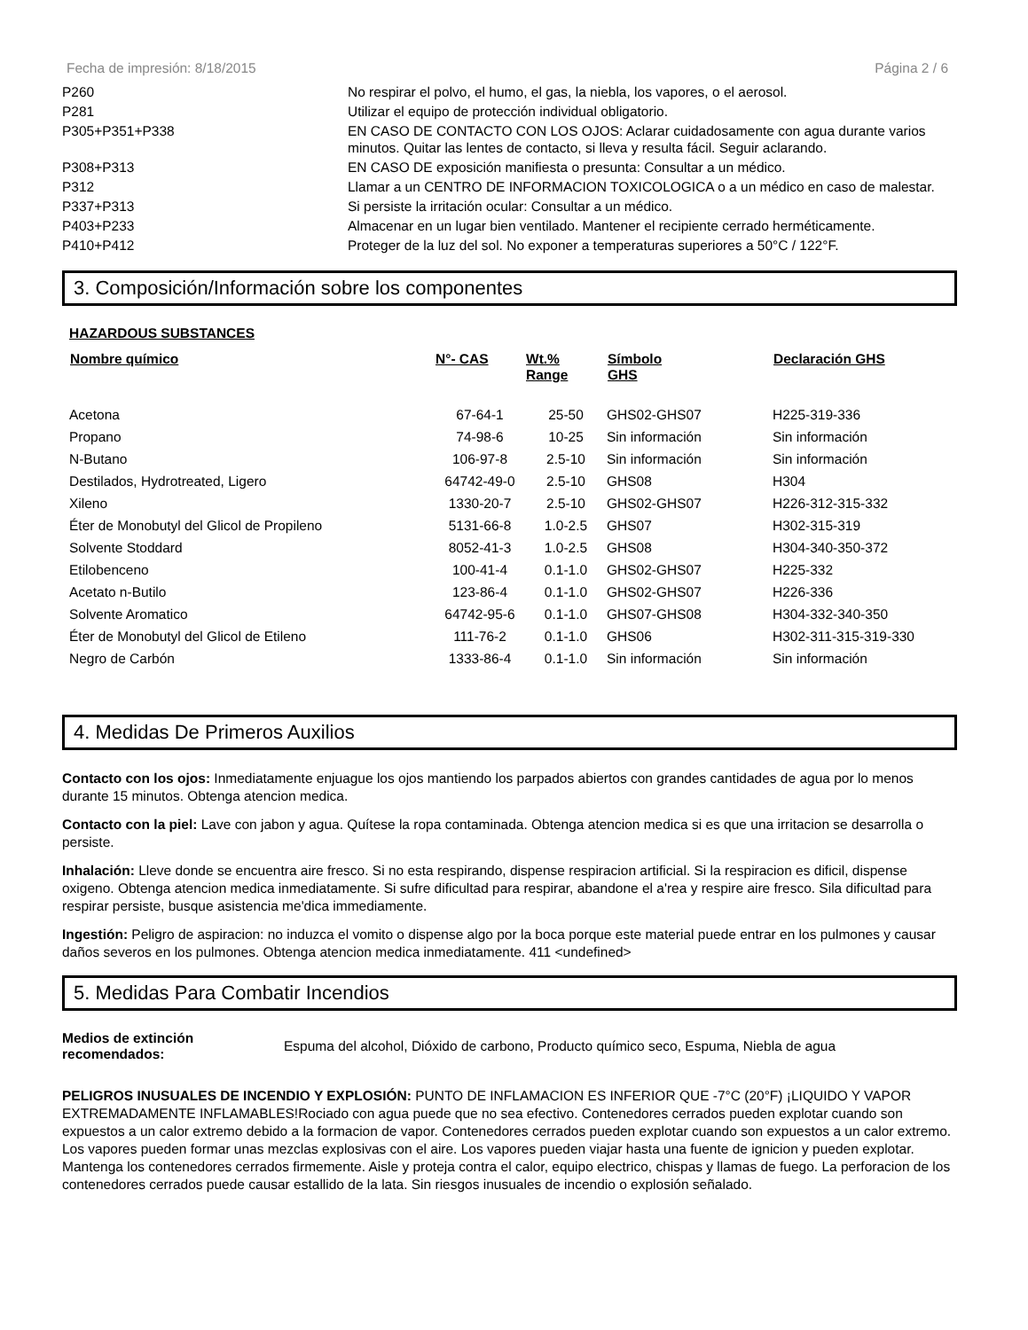Fecha de impresión: 8/18/2015 Página 2 / 6
| P260 | No respirar el polvo, el humo, el gas, la niebla, los vapores, o el aerosol. |
| P281 | Utilizar el equipo de protección individual obligatorio. |
| P305+P351+P338 | EN CASO DE CONTACTO CON LOS OJOS: Aclarar cuidadosamente con agua durante varios minutos. Quitar las lentes de contacto, si lleva y resulta fácil. Seguir aclarando. |
| P308+P313 | EN CASO DE exposición manifiesta o presunta: Consultar a un médico. |
| P312 | Llamar a un CENTRO DE INFORMACION TOXICOLOGICA o a un médico en caso de malestar. |
| P337+P313 | Si persiste la irritación ocular: Consultar a un médico. |
| P403+P233 | Almacenar en un lugar bien ventilado. Mantener el recipiente cerrado herméticamente. |
| P410+P412 | Proteger de la luz del sol. No exponer a temperaturas superiores a 50°C / 122°F. |
3. Composición/Información sobre los componentes
HAZARDOUS SUBSTANCES
| Nombre químico | N°- CAS | Wt.% Range | Símbolo GHS | Declaración GHS |
| --- | --- | --- | --- | --- |
| Acetona | 67-64-1 | 25-50 | GHS02-GHS07 | H225-319-336 |
| Propano | 74-98-6 | 10-25 | Sin información | Sin información |
| N-Butano | 106-97-8 | 2.5-10 | Sin información | Sin información |
| Destilados, Hydrotreated, Ligero | 64742-49-0 | 2.5-10 | GHS08 | H304 |
| Xileno | 1330-20-7 | 2.5-10 | GHS02-GHS07 | H226-312-315-332 |
| Éter de Monobutyl del Glicol de Propileno | 5131-66-8 | 1.0-2.5 | GHS07 | H302-315-319 |
| Solvente Stoddard | 8052-41-3 | 1.0-2.5 | GHS08 | H304-340-350-372 |
| Etilobenceno | 100-41-4 | 0.1-1.0 | GHS02-GHS07 | H225-332 |
| Acetato n-Butilo | 123-86-4 | 0.1-1.0 | GHS02-GHS07 | H226-336 |
| Solvente Aromatico | 64742-95-6 | 0.1-1.0 | GHS07-GHS08 | H304-332-340-350 |
| Éter de Monobutyl del Glicol de Etileno | 111-76-2 | 0.1-1.0 | GHS06 | H302-311-315-319-330 |
| Negro de Carbón | 1333-86-4 | 0.1-1.0 | Sin información | Sin información |
4. Medidas De Primeros Auxilios
Contacto con los ojos: Inmediatamente enjuague los ojos mantiendo los parpados abiertos con grandes cantidades de agua por lo menos durante 15 minutos. Obtenga atencion medica.
Contacto con la piel: Lave con jabon y agua. Quítese la ropa contaminada. Obtenga atencion medica si es que una irritacion se desarrolla o persiste.
Inhalación: Lleve donde se encuentra aire fresco. Si no esta respirando, dispense respiracion artificial. Si la respiracion es dificil, dispense oxigeno. Obtenga atencion medica inmediatamente. Si sufre dificultad para respirar, abandone el a'rea y respire aire fresco. Sila dificultad para respirar persiste, busque asistencia me'dica immediamente.
Ingestión: Peligro de aspiracion: no induzca el vomito o dispense algo por la boca porque este material puede entrar en los pulmones y causar daños severos en los pulmones. Obtenga atencion medica inmediatamente. 411 <undefined>
5. Medidas Para Combatir Incendios
Medios de extinción recomendados: Espuma del alcohol, Dióxido de carbono, Producto químico seco, Espuma, Niebla de agua
PELIGROS INUSUALES DE INCENDIO Y EXPLOSIÓN: PUNTO DE INFLAMACION ES INFERIOR QUE -7°C (20°F) ¡LIQUIDO Y VAPOR EXTREMADAMENTE INFLAMABLES!Rociado con agua puede que no sea efectivo. Contenedores cerrados pueden explotar cuando son expuestos a un calor extremo debido a la formacion de vapor. Contenedores cerrados pueden explotar cuando son expuestos a un calor extremo. Los vapores pueden formar unas mezclas explosivas con el aire. Los vapores pueden viajar hasta una fuente de ignicion y pueden explotar. Mantenga los contenedores cerrados firmemente. Aisle y proteja contra el calor, equipo electrico, chispas y llamas de fuego. La perforacion de los contenedores cerrados puede causar estallido de la lata. Sin riesgos inusuales de incendio o explosión señalado.